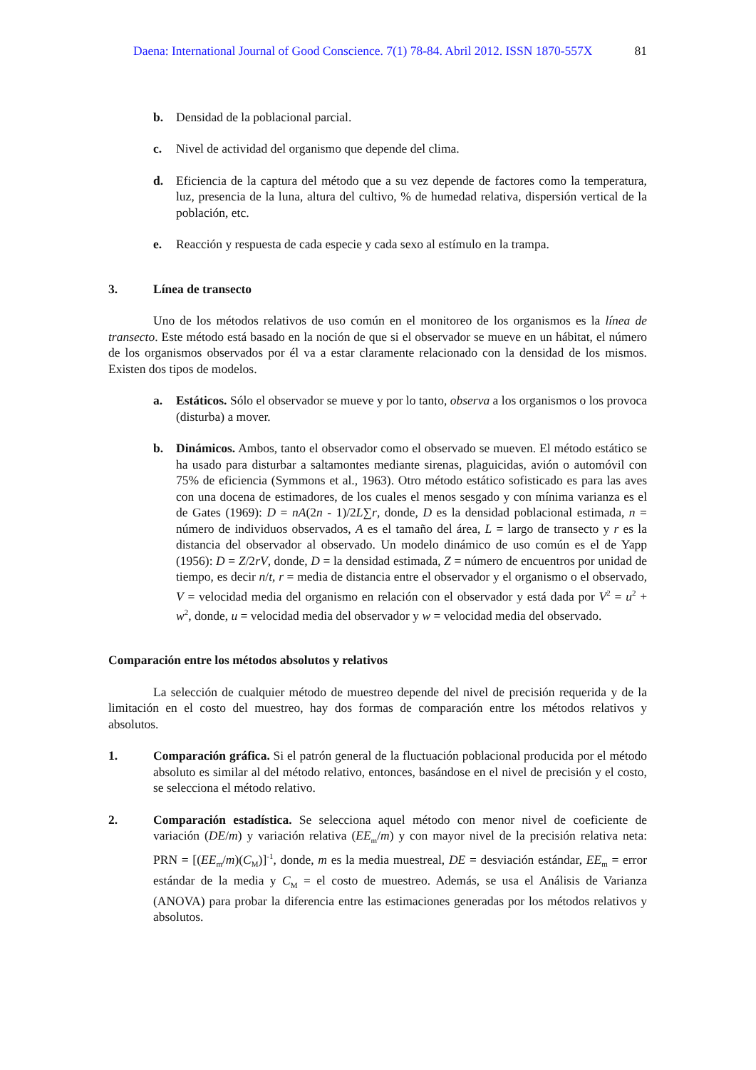Daena: International Journal of Good Conscience. 7(1) 78-84. Abril 2012. ISSN 1870-557X 81
b. Densidad de la poblacional parcial.
c. Nivel de actividad del organismo que depende del clima.
d. Eficiencia de la captura del método que a su vez depende de factores como la temperatura, luz, presencia de la luna, altura del cultivo, % de humedad relativa, dispersión vertical de la población, etc.
e. Reacción y respuesta de cada especie y cada sexo al estímulo en la trampa.
3. Línea de transecto
Uno de los métodos relativos de uso común en el monitoreo de los organismos es la línea de transecto. Este método está basado en la noción de que si el observador se mueve en un hábitat, el número de los organismos observados por él va a estar claramente relacionado con la densidad de los mismos. Existen dos tipos de modelos.
a. Estáticos. Sólo el observador se mueve y por lo tanto, observa a los organismos o los provoca (disturba) a mover.
b. Dinámicos. Ambos, tanto el observador como el observado se mueven. El método estático se ha usado para disturbar a saltamontes mediante sirenas, plaguicidas, avión o automóvil con 75% de eficiencia (Symmons et al., 1963). Otro método estático sofisticado es para las aves con una docena de estimadores, de los cuales el menos sesgado y con mínima varianza es el de Gates (1969): D = nA(2n - 1)/2L∑r, donde, D es la densidad poblacional estimada, n = número de individuos observados, A es el tamaño del área, L = largo de transecto y r es la distancia del observador al observado. Un modelo dinámico de uso común es el de Yapp (1956): D = Z/2rV, donde, D = la densidad estimada, Z = número de encuentros por unidad de tiempo, es decir n/t, r = media de distancia entre el observador y el organismo o el observado, V = velocidad media del organismo en relación con el observador y está dada por V<sup>2</sup> = u<sup>2</sup> + w<sup>2</sup>, donde, u = velocidad media del observador y w = velocidad media del observado.
Comparación entre los métodos absolutos y relativos
La selección de cualquier método de muestreo depende del nivel de precisión requerida y de la limitación en el costo del muestreo, hay dos formas de comparación entre los métodos relativos y absolutos.
1. Comparación gráfica. Si el patrón general de la fluctuación poblacional producida por el método absoluto es similar al del método relativo, entonces, basándose en el nivel de precisión y el costo, se selecciona el método relativo.
2. Comparación estadística. Se selecciona aquel método con menor nivel de coeficiente de variación (DE/m) y variación relativa (EE<sub>m</sub>/m) y con mayor nivel de la precisión relativa neta: PRN = [(EE<sub>m</sub>/m)(C<sub>M</sub>)]<sup>-1</sup>, donde, m es la media muestreal, DE = desviación estándar, EE<sub>m</sub> = error estándar de la media y C<sub>M</sub> = el costo de muestreo. Además, se usa el Análisis de Varianza (ANOVA) para probar la diferencia entre las estimaciones generadas por los métodos relativos y absolutos.